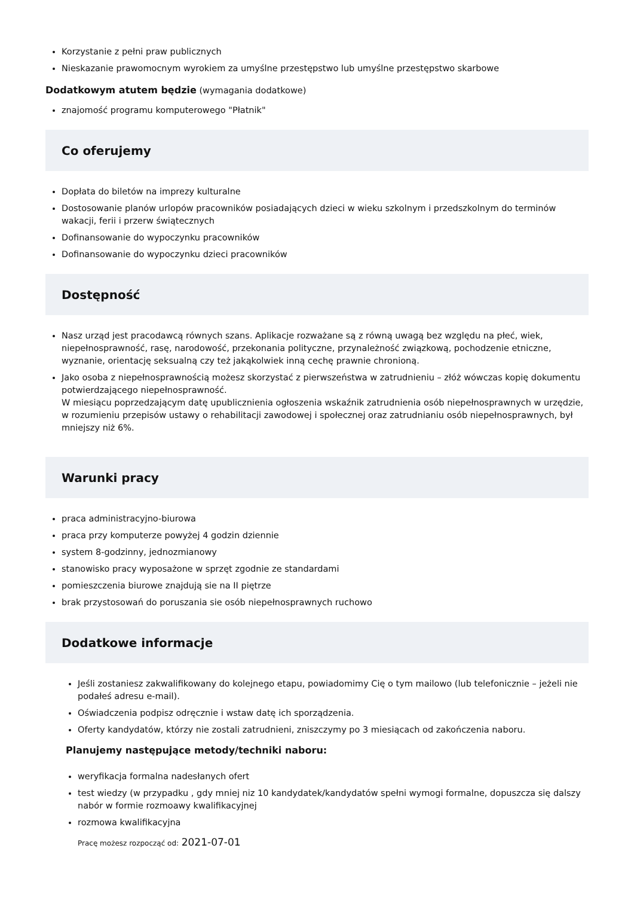Korzystanie z pełni praw publicznych
Nieskazanie prawomocnym wyrokiem za umyślne przestępstwo lub umyślne przestępstwo skarbowe
Dodatkowym atutem będzie (wymagania dodatkowe)
znajomość programu komputerowego "Płatnik"
Co oferujemy
Dopłata do biletów na imprezy kulturalne
Dostosowanie planów urlopów pracowników posiadających dzieci w wieku szkolnym i przedszkolnym do terminów wakacji, ferii i przerw świątecznych
Dofinansowanie do wypoczynku pracowników
Dofinansowanie do wypoczynku dzieci pracowników
Dostępność
Nasz urząd jest pracodawcą równych szans. Aplikacje rozważane są z równą uwagą bez względu na płeć, wiek, niepełnosprawność, rasę, narodowość, przekonania polityczne, przynależność związkową, pochodzenie etniczne, wyznanie, orientację seksualną czy też jakąkolwiek inną cechę prawnie chronioną.
Jako osoba z niepełnosprawnością możesz skorzystać z pierwszeństwa w zatrudnieniu – złóż wówczas kopię dokumentu potwierdzającego niepełnosprawność.
W miesiącu poprzedzającym datę upublicznienia ogłoszenia wskaźnik zatrudnienia osób niepełnosprawnych w urzędzie, w rozumieniu przepisów ustawy o rehabilitacji zawodowej i społecznej oraz zatrudnianiu osób niepełnosprawnych, był mniejszy niż 6%.
Warunki pracy
praca administracyjno-biurowa
praca przy komputerze powyżej 4 godzin dziennie
system 8-godzinny, jednozmianowy
stanowisko pracy wyposażone w sprzęt zgodnie ze standardami
pomieszczenia biurowe znajdują sie na II piętrze
brak przystosowań do poruszania sie osób niepełnosprawnych ruchowo
Dodatkowe informacje
Jeśli zostaniesz zakwalifikowany do kolejnego etapu, powiadomimy Cię o tym mailowo (lub telefonicznie – jeżeli nie podałeś adresu e-mail).
Oświadczenia podpisz odręcznie i wstaw datę ich sporządzenia.
Oferty kandydatów, którzy nie zostali zatrudnieni, zniszczymy po 3 miesiącach od zakończenia naboru.
Planujemy następujące metody/techniki naboru:
weryfikacja formalna nadesłanych ofert
test wiedzy (w przypadku , gdy mniej niz 10 kandydatek/kandydatów spełni wymogi formalne, dopuszcza się dalszy nabór w formie rozmoawy kwalifikacyjnej
rozmowa kwalifikacyjna
Pracę możesz rozpocząć od: 2021-07-01